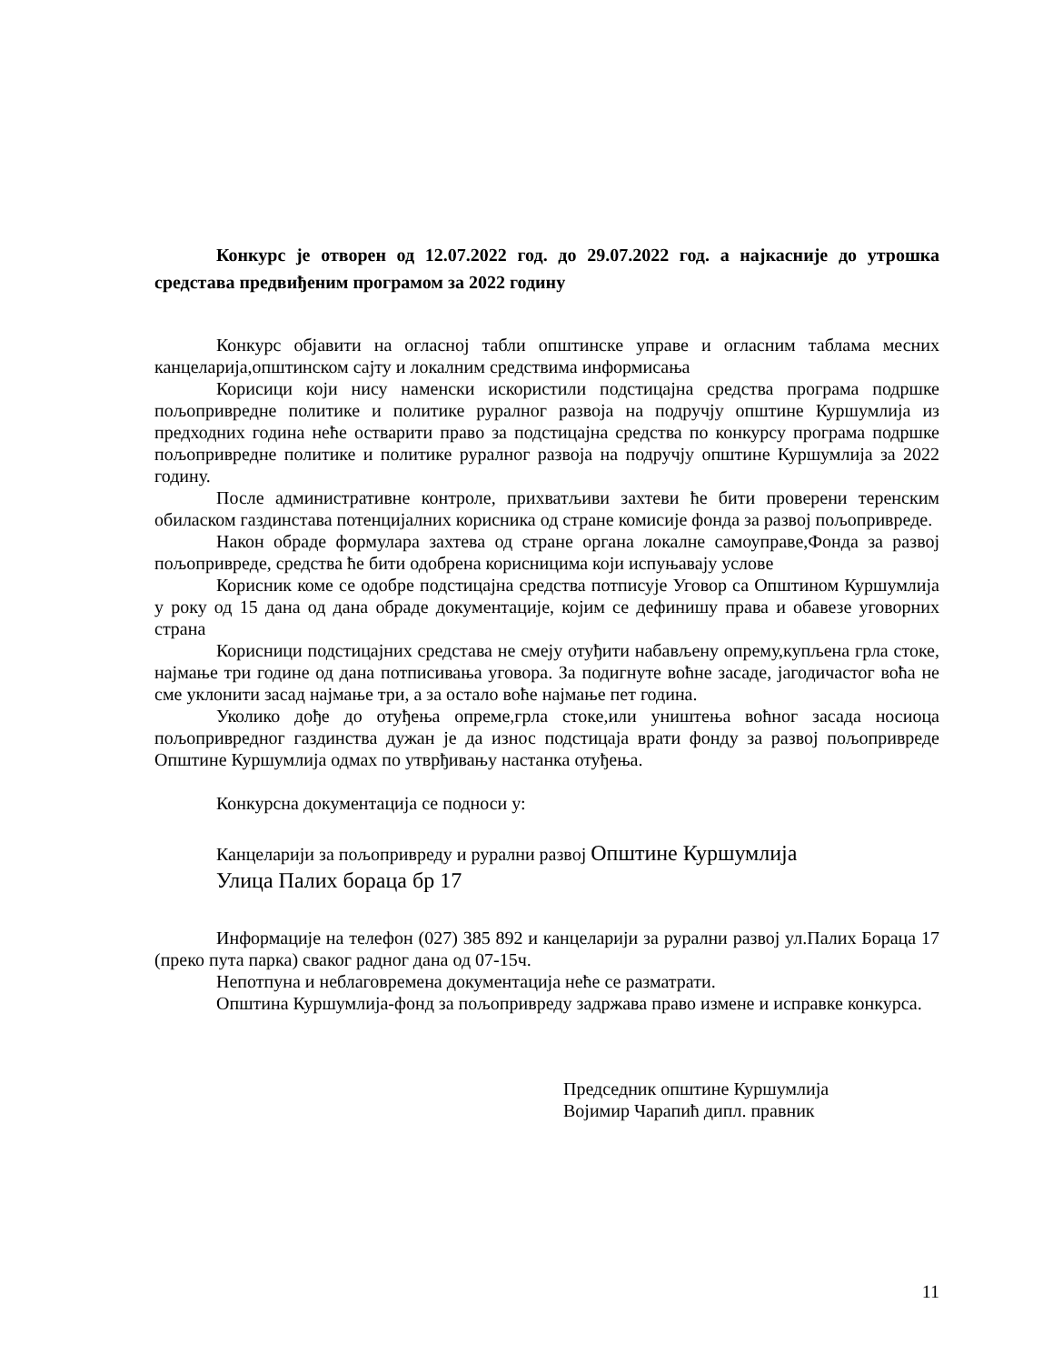Конкурс је отворен од 12.07.2022 год. до 29.07.2022 год. а најкасније до утрошка средстава предвиђеним програмом за 2022 годину
Конкурс објавити на огласној табли општинске управе и огласним таблама месних канцеларија,општинском сајту и локалним средствима информисања
Корисици који нису наменски искористили подстицајна средства програма подршке пољопривредне политике и политике руралног развоја на подручју општине Куршумлија из предходних година неће остварити право за подстицајна средства по конкурсу програма подршке пољопривредне политике и политике руралног развоја на подручју општине Куршумлија за 2022 годину.
После административне контроле, прихватљиви захтеви ће бити проверени теренским обиласком газдинстава потенцијалних корисника од стране комисије фонда за развој пољопривреде.
Након обраде формулара захтева од стране органа локалне самоуправе,Фонда за развој пољопривреде, средства ће бити одобрена корисницима који испуњавају услове
Корисник коме се одобре подстицајна средства потписује Уговор са Општином Куршумлија у року од 15 дана од дана обраде документације, којим се дефинишу права и обавезе уговорних страна
Корисници подстицајних средстава не смеју отуђити набављену опрему,купљена грла стоке, најмање три године од дана потписивања уговора. За подигнуте воћне засаде, јагодичастог воћа не сме уклонити засад најмање три, а за остало воће најмање пет година.
Уколико дође до отуђења опреме,грла стоке,или уништења воћног засада носиоца пољопривредног газдинства дужан је да износ подстицаја врати фонду за развој пољопривреде Општине Куршумлија одмах по утврђивању настанка отуђења.
Конкурсна документација се подноси у:
Канцеларији за пољопривреду и рурални развој Општине Куршумлија
Улица Палих бораца бр 17
Информације на телефон (027) 385 892 и канцеларији за рурални развој ул.Палих Бораца 17 (преко пута парка) сваког радног дана од 07-15ч.
Непотпуна и неблаговремена документација неће се разматрати.
Општина Куршумлија-фонд за пољопривреду задржава право измене и исправке конкурса.
Председник општине Куршумлија
Војимир Чарапић дипл. правник
11